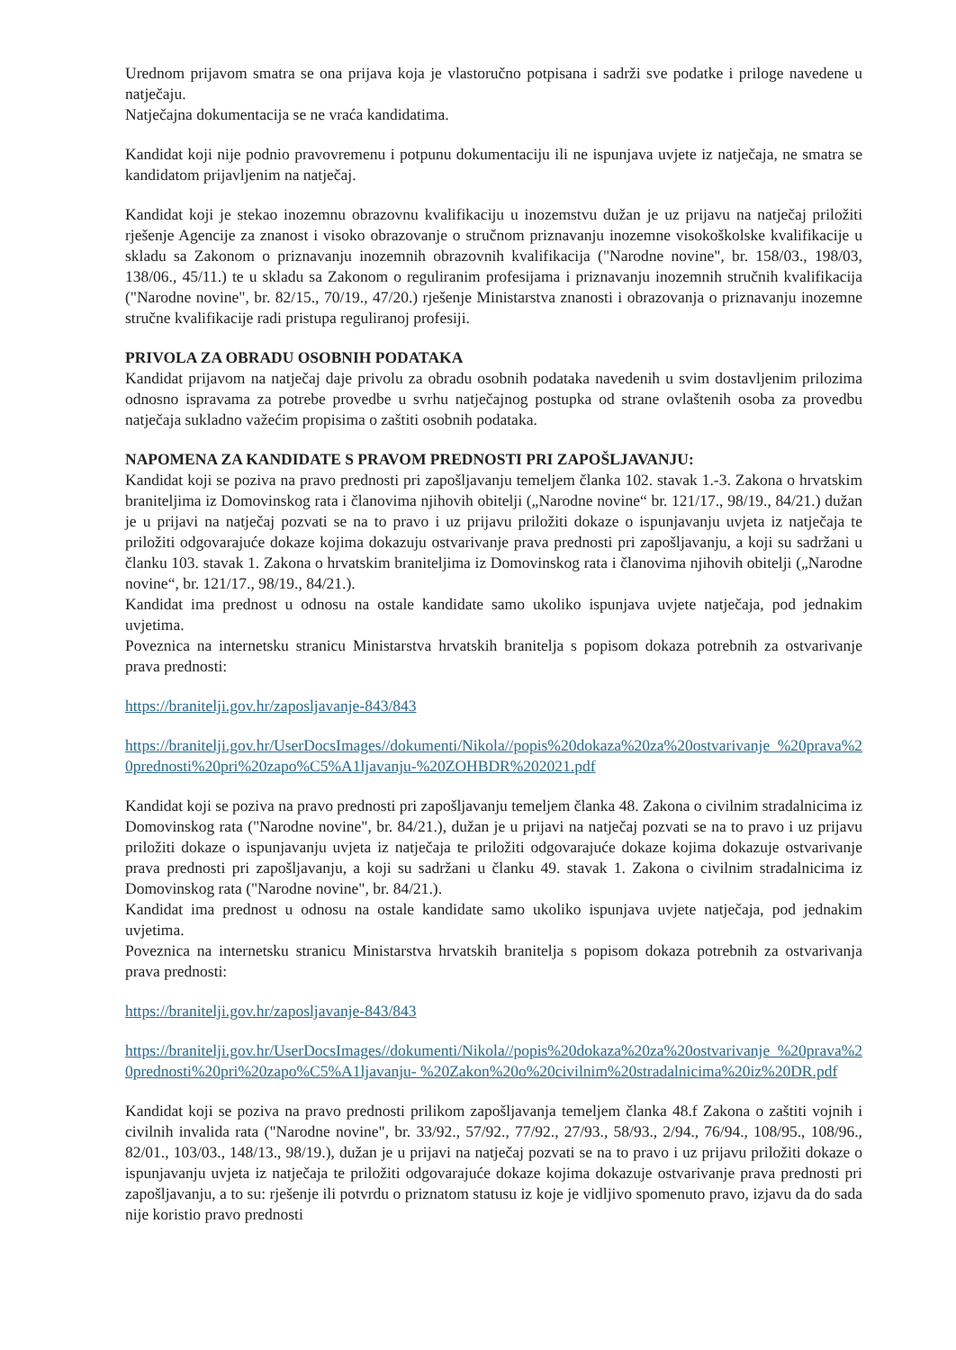Urednom prijavom smatra se ona prijava koja je vlastoručno potpisana i sadrži sve podatke i priloge navedene u natječaju.
Natječajna dokumentacija se ne vraća kandidatima.
Kandidat koji nije podnio pravovremenu i potpunu dokumentaciju ili ne ispunjava uvjete iz natječaja, ne smatra se kandidatom prijavljenim na natječaj.
Kandidat koji je stekao inozemnu obrazovnu kvalifikaciju u inozemstvu dužan je uz prijavu na natječaj priložiti rješenje Agencije za znanost i visoko obrazovanje o stručnom priznavanju inozemne visokoškolske kvalifikacije u skladu sa Zakonom o priznavanju inozemnih obrazovnih kvalifikacija ("Narodne novine", br. 158/03., 198/03, 138/06., 45/11.) te u skladu sa Zakonom o reguliranim profesijama i priznavanju inozemnih stručnih kvalifikacija ("Narodne novine", br. 82/15., 70/19., 47/20.) rješenje Ministarstva znanosti i obrazovanja o priznavanju inozemne stručne kvalifikacije radi pristupa reguliranoj profesiji.
PRIVOLA ZA OBRADU OSOBNIH PODATAKA
Kandidat prijavom na natječaj daje privolu za obradu osobnih podataka navedenih u svim dostavljenim prilozima odnosno ispravama za potrebe provedbe u svrhu natječajnog postupka od strane ovlaštenih osoba za provedbu natječaja sukladno važećim propisima o zaštiti osobnih podataka.
NAPOMENA ZA KANDIDATE S PRAVOM PREDNOSTI PRI ZAPOŠLJAVANJU:
Kandidat koji se poziva na pravo prednosti pri zapošljavanju temeljem članka 102. stavak 1.-3. Zakona o hrvatskim braniteljima iz Domovinskog rata i članovima njihovih obitelji („Narodne novine“ br. 121/17., 98/19., 84/21.) dužan je u prijavi na natječaj pozvati se na to pravo i uz prijavu priložiti dokaze o ispunjavanju uvjeta iz natječaja te priložiti odgovarajuće dokaze kojima dokazuju ostvarivanje prava prednosti pri zapošljavanju, a koji su sadržani u članku 103. stavak 1. Zakona o hrvatskim braniteljima iz Domovinskog rata i članovima njihovih obitelji („Narodne novine“, br. 121/17., 98/19., 84/21.).
Kandidat ima prednost u odnosu na ostale kandidate samo ukoliko ispunjava uvjete natječaja, pod jednakim uvjetima.
Poveznica na internetsku stranicu Ministarstva hrvatskih branitelja s popisom dokaza potrebnih za ostvarivanje prava prednosti:
https://branitelji.gov.hr/zaposljavanje-843/843
https://branitelji.gov.hr/UserDocsImages//dokumenti/Nikola//popis%20dokaza%20za%20ostvarivanje %20prava%20prednosti%20pri%20zapo%C5%A1ljavanju-%20ZOHBDR%202021.pdf
Kandidat koji se poziva na pravo prednosti pri zapošljavanju temeljem članka 48. Zakona o civilnim stradalnicima iz Domovinskog rata ("Narodne novine", br. 84/21.), dužan je u prijavi na natječaj pozvati se na to pravo i uz prijavu priložiti dokaze o ispunjavanju uvjeta iz natječaja te priložiti odgovarajuće dokaze kojima dokazuje ostvarivanje prava prednosti pri zapošljavanju, a koji su sadržani u članku 49. stavak 1. Zakona o civilnim stradalnicima iz Domovinskog rata ("Narodne novine", br. 84/21.).
Kandidat ima prednost u odnosu na ostale kandidate samo ukoliko ispunjava uvjete natječaja, pod jednakim uvjetima.
Poveznica na internetsku stranicu Ministarstva hrvatskih branitelja s popisom dokaza potrebnih za ostvarivanja prava prednosti:
https://branitelji.gov.hr/zaposljavanje-843/843
https://branitelji.gov.hr/UserDocsImages//dokumenti/Nikola//popis%20dokaza%20za%20ostvarivanje %20prava%20prednosti%20pri%20zapo%C5%A1ljavanju- %20Zakon%20o%20civilnim%20stradalnicima%20iz%20DR.pdf
Kandidat koji se poziva na pravo prednosti prilikom zapošljavanja temeljem članka 48.f Zakona o zaštiti vojnih i civilnih invalida rata ("Narodne novine", br. 33/92., 57/92., 77/92., 27/93., 58/93., 2/94., 76/94., 108/95., 108/96., 82/01., 103/03., 148/13., 98/19.), dužan je u prijavi na natječaj pozvati se na to pravo i uz prijavu priložiti dokaze o ispunjavanju uvjeta iz natječaja te priložiti odgovarajuće dokaze kojima dokazuje ostvarivanje prava prednosti pri zapošljavanju, a to su: rješenje ili potvrdu o priznatom statusu iz koje je vidljivo spomenuto pravo, izjavu da do sada nije koristio pravo prednosti